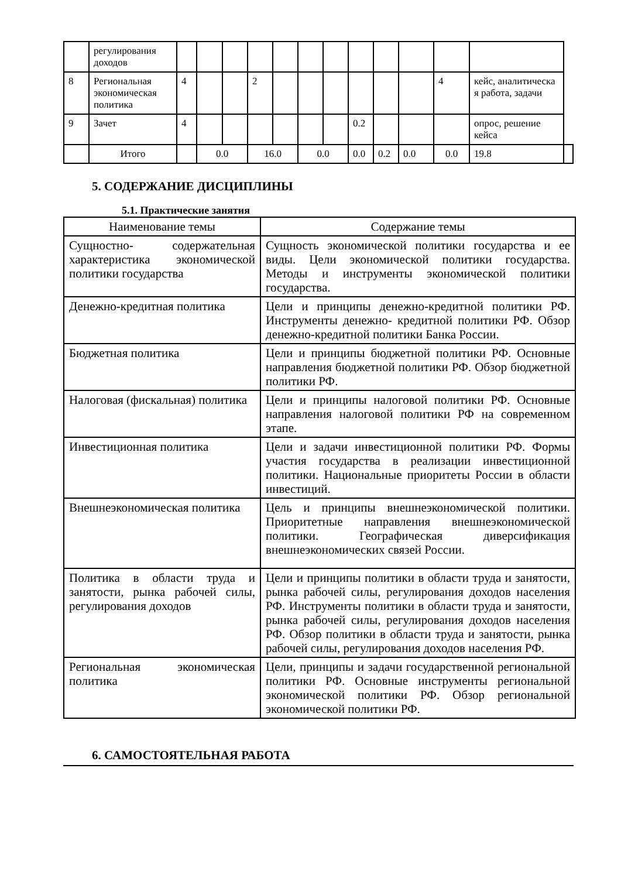| | регулирования доходов | | | | | | | | | | | | | |
| 8 | Региональная экономическая политика | 4 | | | 2 | | | | | | | 4 | кейс, аналитическа я работа, задачи | |
| 9 | Зачет | 4 | | | | | | | 0.2 | | | | опрос, решение кейса | |
| | Итого | | 0.0 | | 16.0 | | 0.0 | | 0.0 | 0.2 | 0.0 | 0.0 | 19.8 | |
5. СОДЕРЖАНИЕ ДИСЦИПЛИНЫ
5.1. Практические занятия
| Наименование темы | Содержание темы |
| --- | --- |
| Сущностно- содержательная характеристика экономической политики государства | Сущность экономической политики государства и ее виды. Цели экономической политики государства. Методы и инструменты экономической политики государства. |
| Денежно-кредитная политика | Цели и принципы денежно-кредитной политики РФ. Инструменты денежно- кредитной политики РФ. Обзор денежно-кредитной политики Банка России. |
| Бюджетная политика | Цели и принципы бюджетной политики РФ. Основные направления бюджетной политики РФ. Обзор бюджетной политики РФ. |
| Налоговая (фискальная) политика | Цели и принципы налоговой политики РФ. Основные направления налоговой политики РФ на современном этапе. |
| Инвестиционная политика | Цели и задачи инвестиционной политики РФ. Формы участия государства в реализации инвестиционной политики. Национальные приоритеты России в области инвестиций. |
| Внешнеэкономическая политика | Цель и принципы внешнеэкономической политики. Приоритетные направления внешнеэкономической политики. Географическая диверсификация внешнеэкономических связей России. |
| Политика в области труда и занятости, рынка рабочей силы, регулирования доходов | Цели и принципы политики в области труда и занятости, рынка рабочей силы, регулирования доходов населения РФ. Инструменты политики в области труда и занятости, рынка рабочей силы, регулирования доходов населения РФ. Обзор политики в области труда и занятости, рынка рабочей силы, регулирования доходов населения РФ. |
| Региональная экономическая политика | Цели, принципы и задачи государственной региональной политики РФ. Основные инструменты региональной экономической политики РФ. Обзор региональной экономической политики РФ. |
6. САМОСТОЯТЕЛЬНАЯ РАБОТА